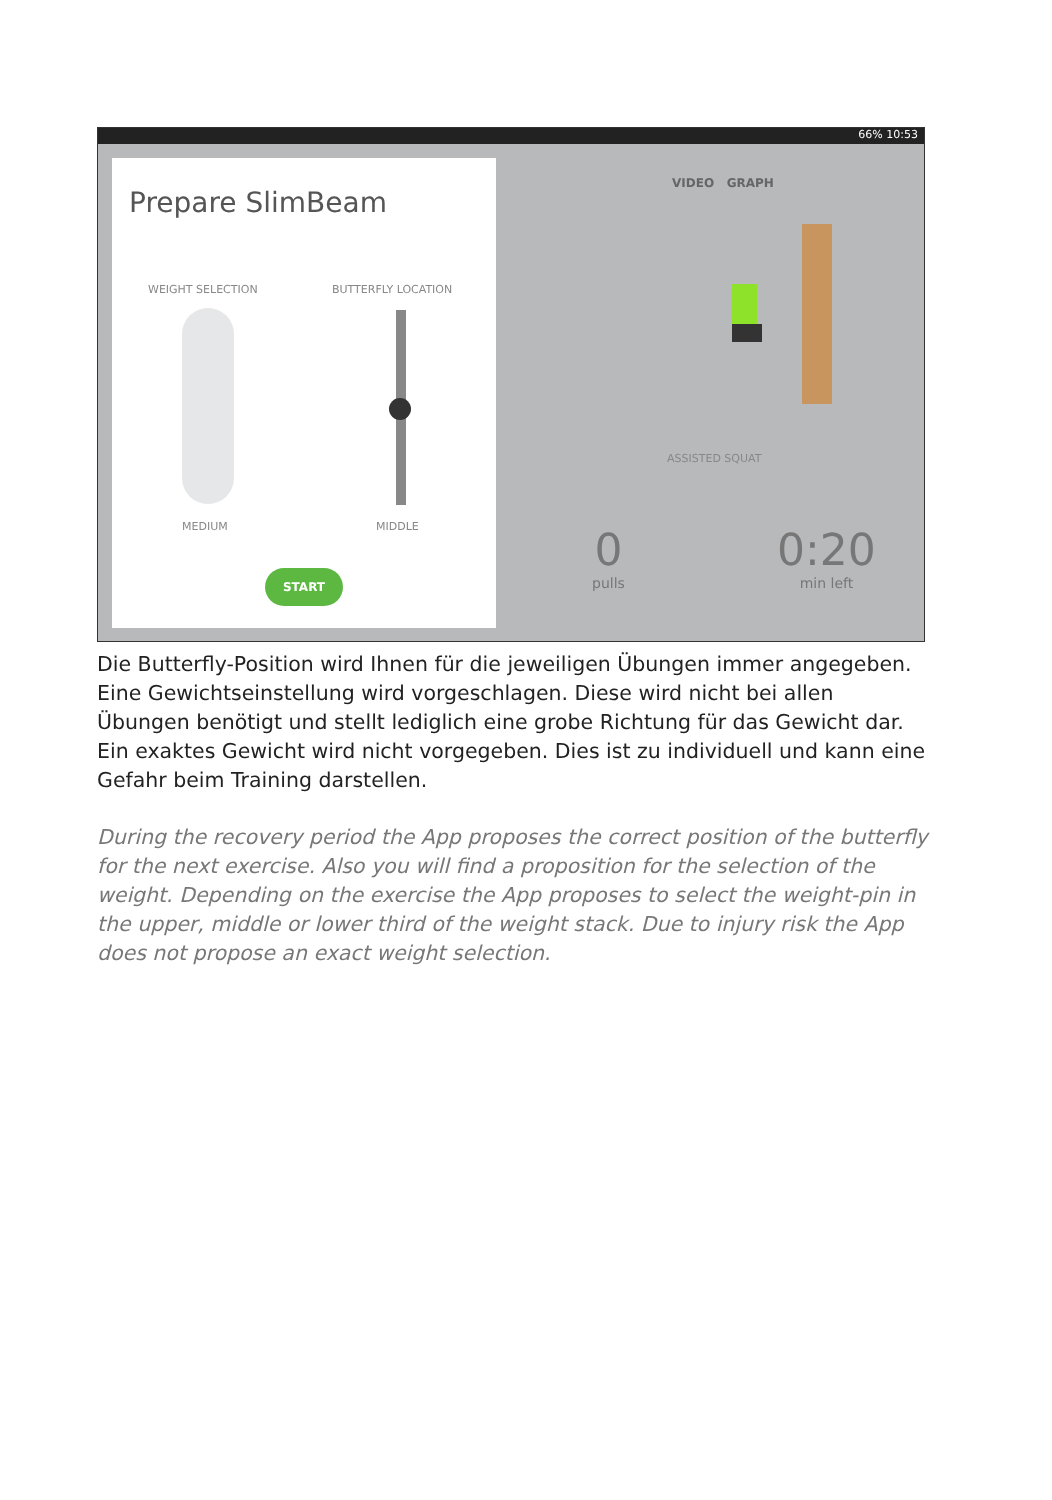66% 10:53
Prepare SlimBeam
WEIGHT SELECTION BUTTERFLY LOCATION
MEDIUM MIDDLE
START
VIDEO GRAPH
ASSISTED SQUAT
0
pulls
0:20
min left
Die Butterfly-Position wird Ihnen für die jeweiligen Übungen immer angege­ben. Eine Gewichtseinstellung wird vorgeschlagen. Diese wird nicht bei allen Übungen benötigt und stellt lediglich eine grobe Richtung für das Gewicht dar. Ein exaktes Gewicht wird nicht vorgegeben. Dies ist zu individuell und kann eine Gefahr beim Training darstellen.
During the recovery period the App proposes the correct position of the butterfly for the next exercise. Also you will find a proposition for the selection of the weight. Depending on the exercise the App proposes to select the weight-pin in the upper, middle or lower third of the weight stack. Due to injury risk the App does not propose an exact weight selection.